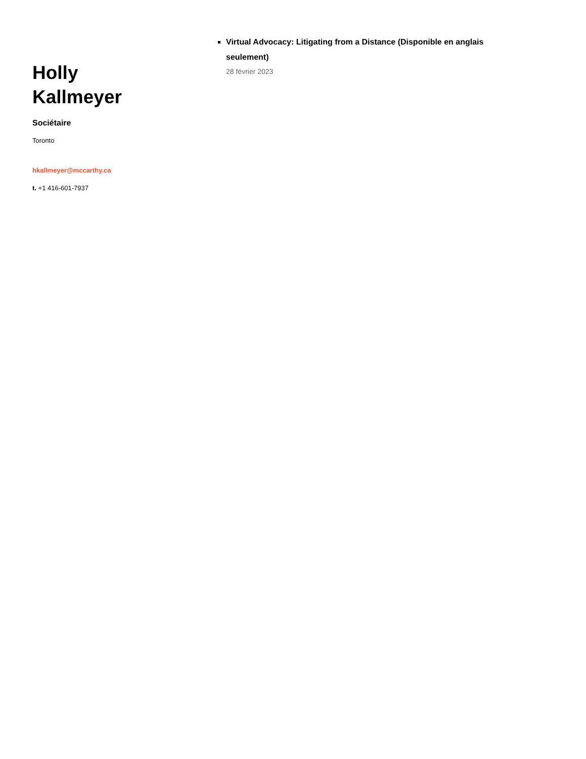Holly
Kallmeyer
Sociétaire
Toronto
hkallmeyer@mccarthy.ca
t. +1 416-601-7937
Virtual Advocacy: Litigating from a Distance (Disponible en anglais seulement)
28 février 2023